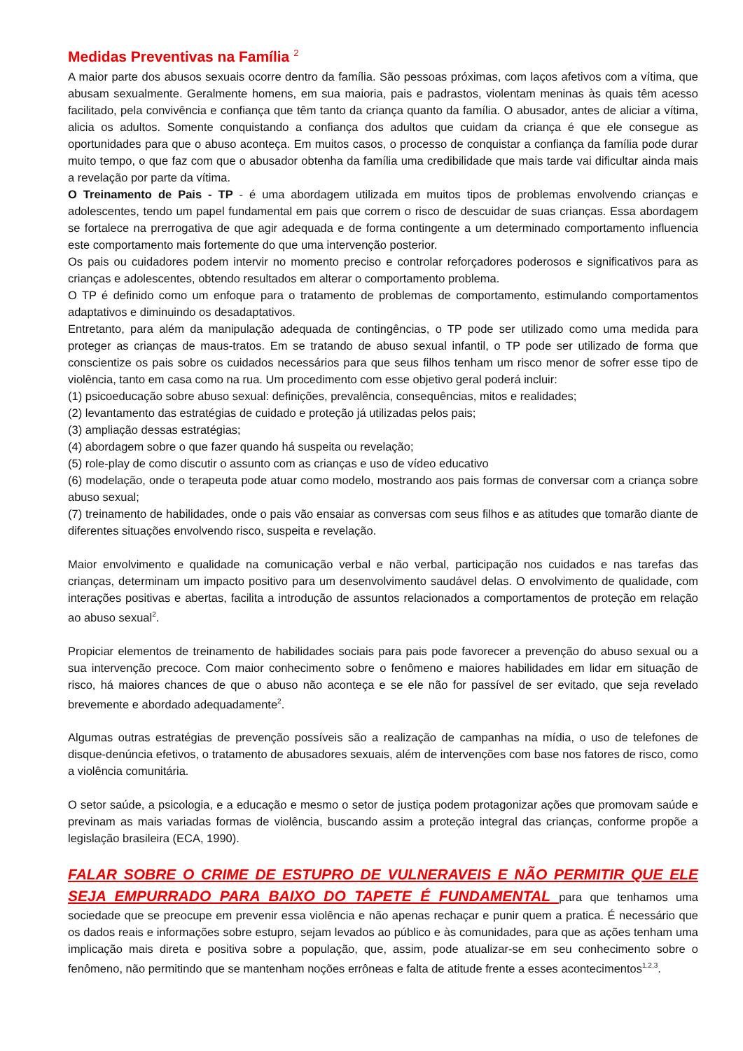Medidas Preventivas na Família <sup>2</sup>
A maior parte dos abusos sexuais ocorre dentro da família. São pessoas próximas, com laços afetivos com a vítima, que abusam sexualmente. Geralmente homens, em sua maioria, pais e padrastos, violentam meninas às quais têm acesso facilitado, pela convivência e confiança que têm tanto da criança quanto da família. O abusador, antes de aliciar a vítima, alicia os adultos. Somente conquistando a confiança dos adultos que cuidam da criança é que ele consegue as oportunidades para que o abuso aconteça. Em muitos casos, o processo de conquistar a confiança da família pode durar muito tempo, o que faz com que o abusador obtenha da família uma credibilidade que mais tarde vai dificultar ainda mais a revelação por parte da vítima.
O Treinamento de Pais - TP - é uma abordagem utilizada em muitos tipos de problemas envolvendo crianças e adolescentes, tendo um papel fundamental em pais que correm o risco de descuidar de suas crianças. Essa abordagem se fortalece na prerrogativa de que agir adequada e de forma contingente a um determinado comportamento influencia este comportamento mais fortemente do que uma intervenção posterior.
Os pais ou cuidadores podem intervir no momento preciso e controlar reforçadores poderosos e significativos para as crianças e adolescentes, obtendo resultados em alterar o comportamento problema.
O TP é definido como um enfoque para o tratamento de problemas de comportamento, estimulando comportamentos adaptativos e diminuindo os desadaptativos.
Entretanto, para além da manipulação adequada de contingências, o TP pode ser utilizado como uma medida para proteger as crianças de maus-tratos. Em se tratando de abuso sexual infantil, o TP pode ser utilizado de forma que conscientize os pais sobre os cuidados necessários para que seus filhos tenham um risco menor de sofrer esse tipo de violência, tanto em casa como na rua. Um procedimento com esse objetivo geral poderá incluir:
(1) psicoeducação sobre abuso sexual: definições, prevalência, consequências, mitos e realidades;
(2) levantamento das estratégias de cuidado e proteção já utilizadas pelos pais;
(3) ampliação dessas estratégias;
(4) abordagem sobre o que fazer quando há suspeita ou revelação;
(5) role-play de como discutir o assunto com as crianças e uso de vídeo educativo
(6) modelação, onde o terapeuta pode atuar como modelo, mostrando aos pais formas de conversar com a criança sobre abuso sexual;
(7) treinamento de habilidades, onde o pais vão ensaiar as conversas com seus filhos e as atitudes que tomarão diante de diferentes situações envolvendo risco, suspeita e revelação.
Maior envolvimento e qualidade na comunicação verbal e não verbal, participação nos cuidados e nas tarefas das crianças, determinam um impacto positivo para um desenvolvimento saudável delas. O envolvimento de qualidade, com interações positivas e abertas, facilita a introdução de assuntos relacionados a comportamentos de proteção em relação ao abuso sexual<sup>2</sup>.
Propiciar elementos de treinamento de habilidades sociais para pais pode favorecer a prevenção do abuso sexual ou a sua intervenção precoce. Com maior conhecimento sobre o fenômeno e maiores habilidades em lidar em situação de risco, há maiores chances de que o abuso não aconteça e se ele não for passível de ser evitado, que seja revelado brevemente e abordado adequadamente<sup>2</sup>.
Algumas outras estratégias de prevenção possíveis são a realização de campanhas na mídia, o uso de telefones de disque-denúncia efetivos, o tratamento de abusadores sexuais, além de intervenções com base nos fatores de risco, como a violência comunitária.
O setor saúde, a psicologia, e a educação e mesmo o setor de justiça podem protagonizar ações que promovam saúde e previnam as mais variadas formas de violência, buscando assim a proteção integral das crianças, conforme propõe a legislação brasileira (ECA, 1990).
FALAR SOBRE O CRIME DE ESTUPRO DE VULNERAVEIS E NÃO PERMITIR QUE ELE SEJA EMPURRADO PARA BAIXO DO TAPETE É FUNDAMENTAL para que tenhamos uma sociedade que se preocupe em prevenir essa violência e não apenas rechaçar e punir quem a pratica. É necessário que os dados reais e informações sobre estupro, sejam levados ao público e às comunidades, para que as ações tenham uma implicação mais direta e positiva sobre a população, que, assim, pode atualizar-se em seu conhecimento sobre o fenômeno, não permitindo que se mantenham noções errôneas e falta de atitude frente a esses acontecimentos<sup>1.2,3</sup>.